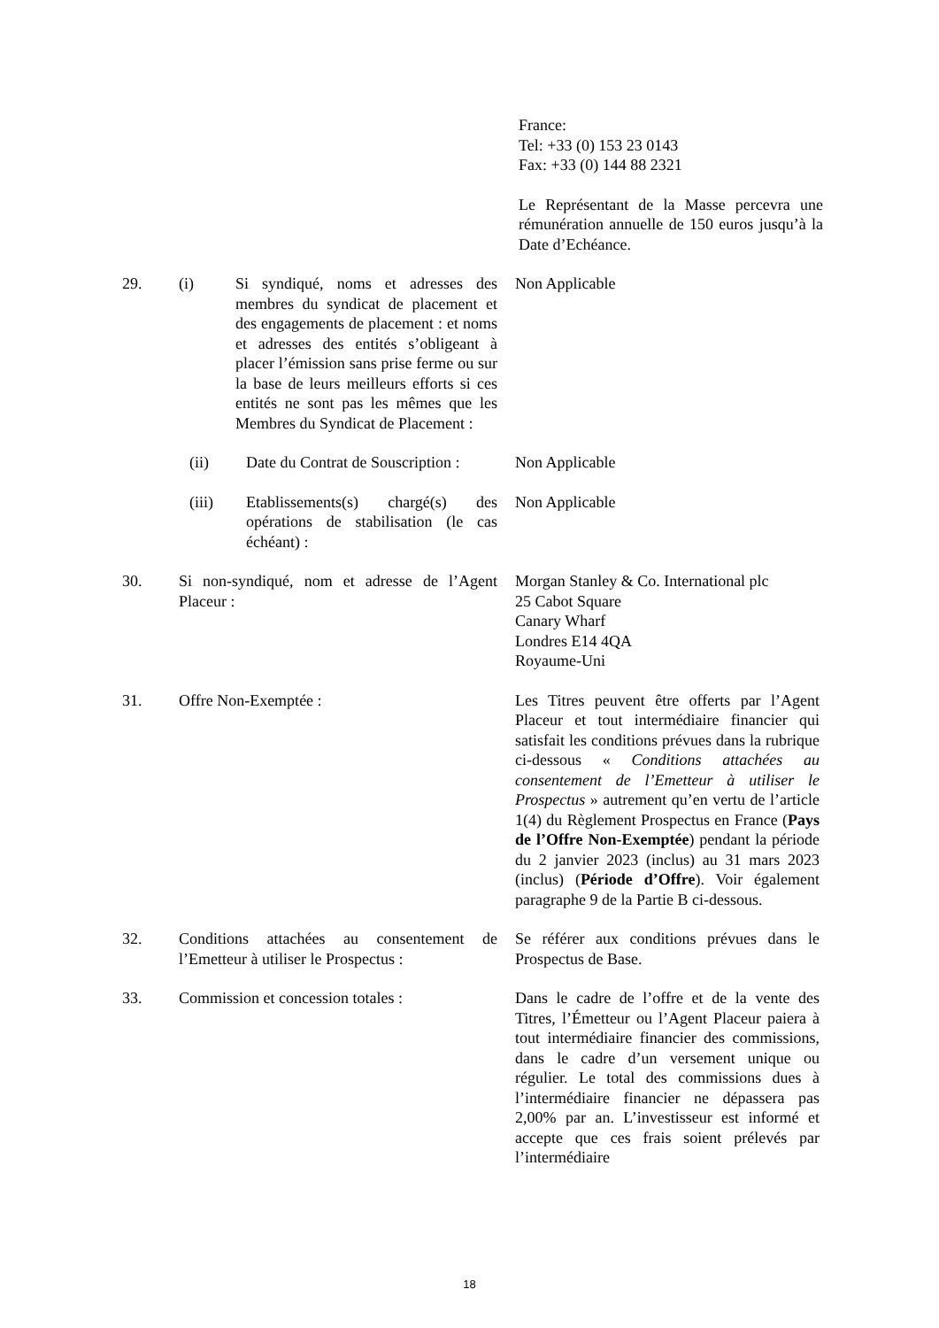France:
Tel: +33 (0) 153 23 0143
Fax: +33 (0) 144 88 2321
Le Représentant de la Masse percevra une rémunération annuelle de 150 euros jusqu’à la Date d’Echéance.
29. (i) Si syndiqué, noms et adresses des membres du syndicat de placement et des engagements de placement : et noms et adresses des entités s’obligeant à placer l’émission sans prise ferme ou sur la base de leurs meilleurs efforts si ces entités ne sont pas les mêmes que les Membres du Syndicat de Placement :
Non Applicable
(ii) Date du Contrat de Souscription :
Non Applicable
(iii) Etablissements(s) chargé(s) des opérations de stabilisation (le cas échéant) :
Non Applicable
30. Si non-syndiqué, nom et adresse de l’Agent Placeur :
Morgan Stanley & Co. International plc
25 Cabot Square
Canary Wharf
Londres E14 4QA
Royaume-Uni
31. Offre Non-Exemptée : Les Titres peuvent être offerts par l’Agent Placeur et tout intermédiaire financier qui satisfait les conditions prévues dans la rubrique ci-dessous « Conditions attachées au consentement de l’Emetteur à utiliser le Prospectus » autrement qu’en vertu de l’article 1(4) du Règlement Prospectus en France (Pays de l’Offre Non-Exemptée) pendant la période du 2 janvier 2023 (inclus) au 31 mars 2023 (inclus) (Période d’Offre). Voir également paragraphe 9 de la Partie B ci-dessous.
32. Conditions attachées au consentement de l’Emetteur à utiliser le Prospectus :
Se référer aux conditions prévues dans le Prospectus de Base.
33. Commission et concession totales :
Dans le cadre de l’offre et de la vente des Titres, l’Émetteur ou l’Agent Placeur paiera à tout intermédiaire financier des commissions, dans le cadre d’un versement unique ou régulier. Le total des commissions dues à l’intermédiaire financier ne dépassera pas 2,00% par an. L’investisseur est informé et accepte que ces frais soient prélevés par l’intermédiaire
18